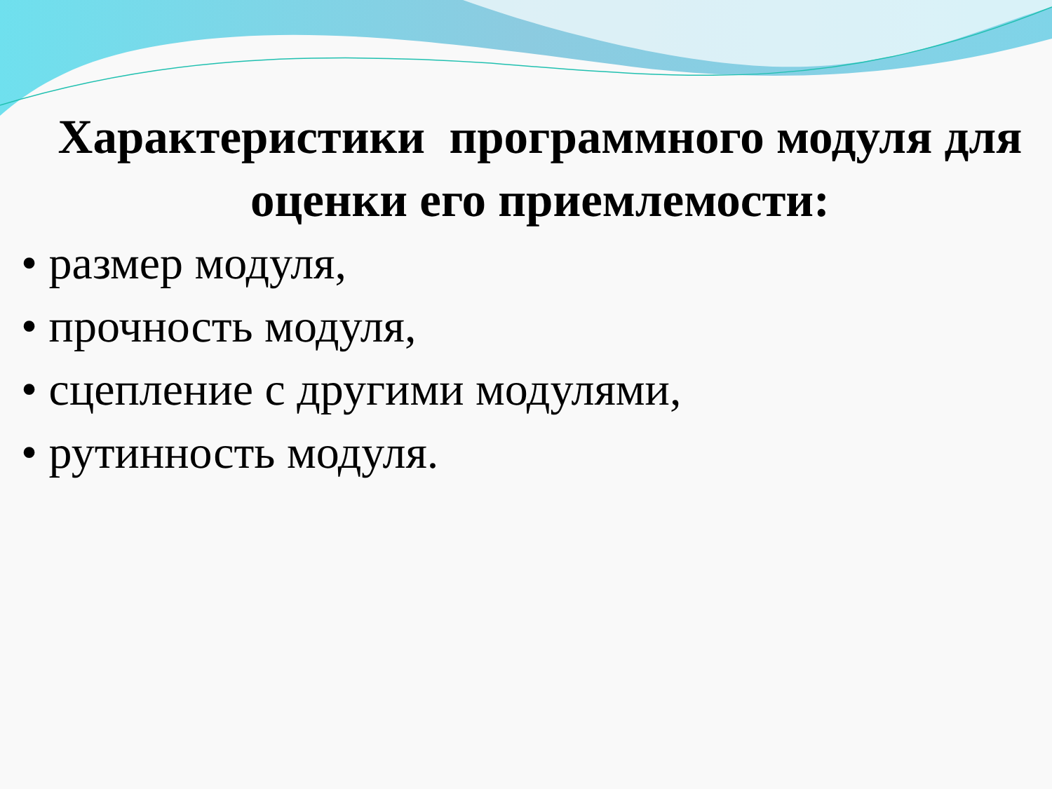Характеристики программного модуля для оценки его приемлемости:
• размер модуля,
• прочность модуля,
• сцепление с другими модулями,
• рутинность модуля.